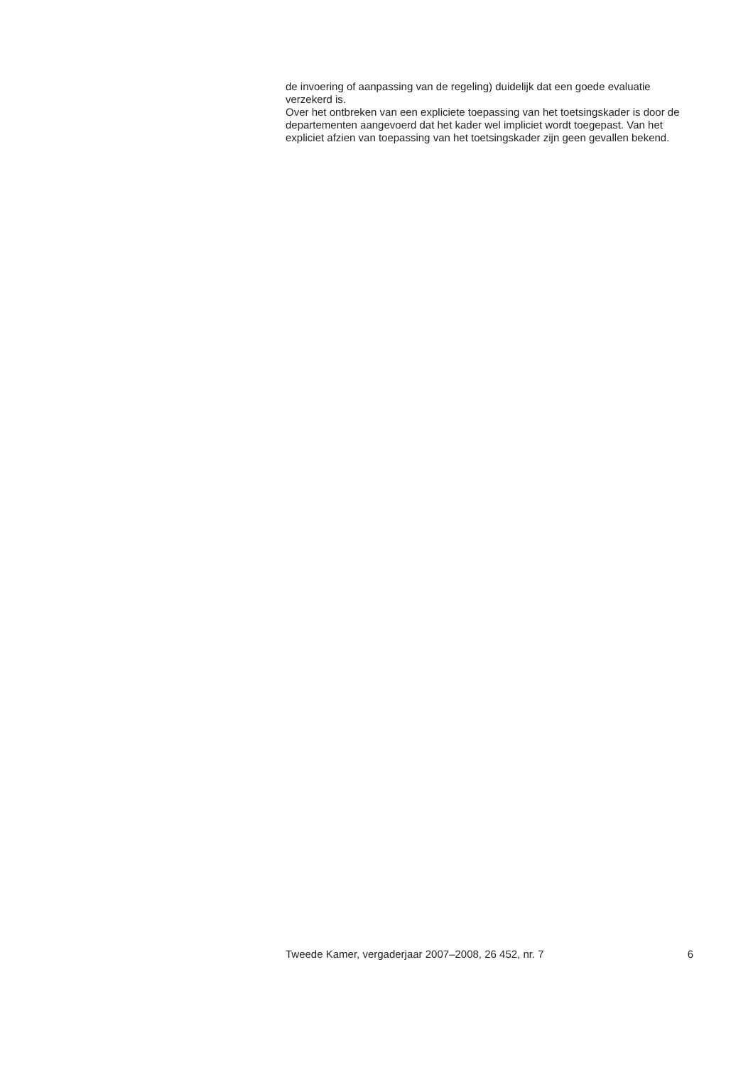de invoering of aanpassing van de regeling) duidelijk dat een goede evaluatie verzekerd is.
Over het ontbreken van een expliciete toepassing van het toetsingskader is door de departementen aangevoerd dat het kader wel impliciet wordt toegepast. Van het expliciet afzien van toepassing van het toetsingskader zijn geen gevallen bekend.
Tweede Kamer, vergaderjaar 2007–2008, 26 452, nr. 7 6